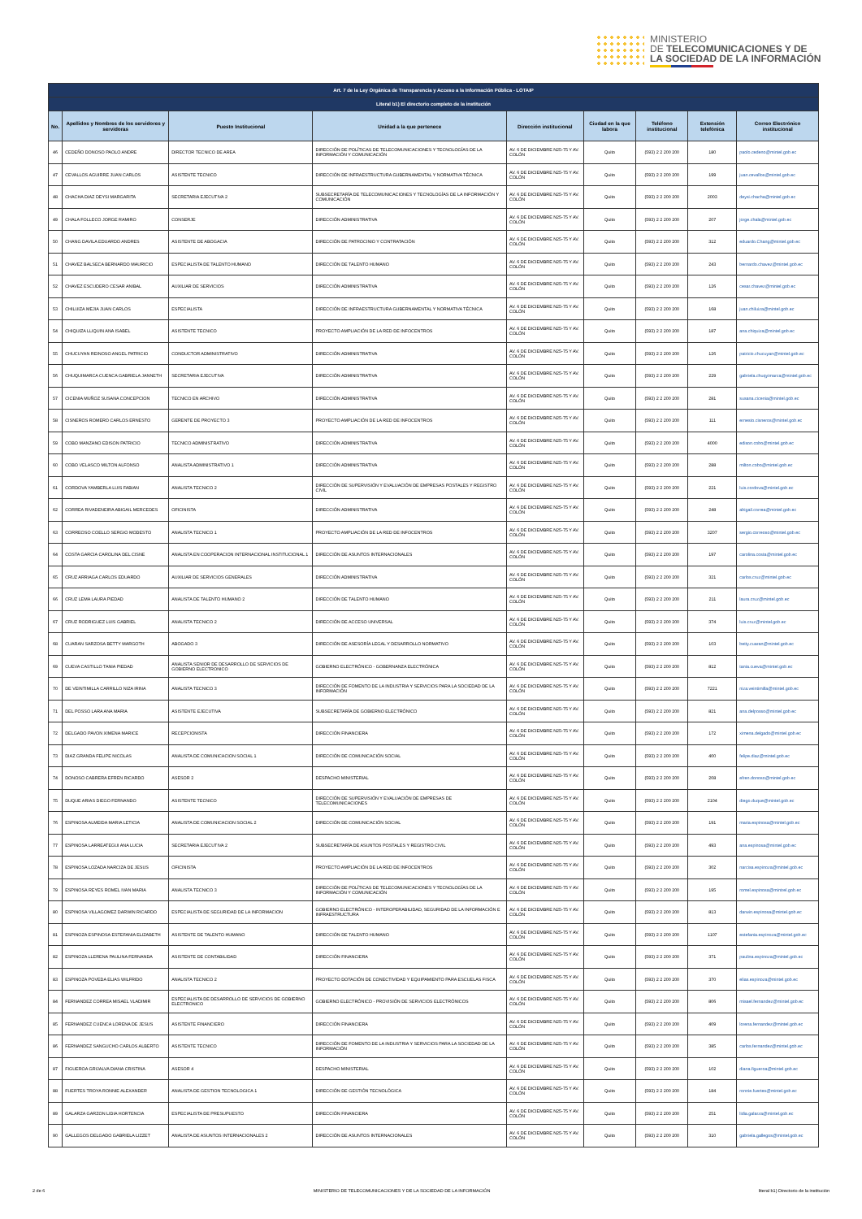MINISTERIO
DE TELECOMUNICACIONES Y DE
LA SOCIEDAD DE LA INFORMACIÓN
| Art. 7 de la Ley Orgánica de Transparencia y Acceso a la Información Pública - LOTAIP | | | | | | | | |
| --- | --- | --- | --- | --- | --- | --- | --- | --- |
| Literal b1) El directorio completo de la institución | | | | | | | | |
| No. | Apellidos y Nombres de los servidores y servidoras | Puesto Institucional | Unidad a la que pertenece | Dirección institucional | Ciudad en la que labora | Teléfono institucional | Extensión telefónica | Correo Electrónico institucional |
| 46 | CEDEÑO DONOSO PAOLO ANDRE | DIRECTOR TECNICO DE AREA | DIRECCIÓN DE POLÍTICAS DE TELECOMUNICACIONES Y TECNOLOGÍAS DE LA INFORMACIÓN Y COMUNICACIÓN | AV. 6 DE DICIEMBRE N25-75 Y AV. COLÓN | Quito | (593) 2 2 200 200 | 180 | paolo.cedeno@mintel.gob.ec |
| 47 | CEVALLOS AGUIRRE JUAN CARLOS | ASISTENTE TECNICO | DIRECCIÓN DE INFRAESTRUCTURA GUBERNAMENTAL Y NORMATIVA TÉCNICA | AV. 6 DE DICIEMBRE N25-75 Y AV. COLÓN | Quito | (593) 2 2 200 200 | 199 | juan.cevallos@mintel.gob.ec |
| 48 | CHACHA DIAZ DEYSI MARGARITA | SECRETARIA EJECUTIVA 2 | SUBSECRETARÍA DE TELECOMUNICACIONES Y TECNOLOGÍAS DE LA INFORMACIÓN Y COMUNICACIÓN | AV. 6 DE DICIEMBRE N25-75 Y AV. COLÓN | Quito | (593) 2 2 200 200 | 2003 | deysi.chacha@mintel.gob.ec |
| 49 | CHALA FOLLECO JORGE RAMIRO | CONSERJE | DIRECCIÓN ADMINISTRATIVA | AV. 6 DE DICIEMBRE N25-75 Y AV. COLÓN | Quito | (593) 2 2 200 200 | 207 | jorge.chala@mintel.gob.ec |
| 50 | CHANG DAVILA EDUARDO ANDRES | ASISTENTE DE ABOGACIA | DIRECCIÓN DE PATROCINIO Y CONTRATACIÓN | AV. 6 DE DICIEMBRE N25-75 Y AV. COLÓN | Quito | (593) 2 2 200 200 | 312 | eduardo.Chang@mintel.gob.ec |
| 51 | CHAVEZ BALSECA BERNARDO MAURICIO | ESPECIALISTA DE TALENTO HUMANO | DIRECCIÓN DE TALENTO HUMANO | AV. 6 DE DICIEMBRE N25-75 Y AV. COLÓN | Quito | (593) 2 2 200 200 | 243 | bernardo.chavez@mintel.gob.ec |
| 52 | CHAVEZ ESCUDERO CESAR ANIBAL | AUXILIAR DE SERVICIOS | DIRECCIÓN ADMINISTRATIVA | AV. 6 DE DICIEMBRE N25-75 Y AV. COLÓN | Quito | (593) 2 2 200 200 | 126 | cesar.chavez@mintel.gob.ec |
| 53 | CHILUIZA MEJIA JUAN CARLOS | ESPECIALISTA | DIRECCIÓN DE INFRAESTRUCTURA GUBERNAMENTAL Y NORMATIVA TÉCNICA | AV. 6 DE DICIEMBRE N25-75 Y AV. COLÓN | Quito | (593) 2 2 200 200 | 168 | juan.chiluiza@mintel.gob.ec |
| 54 | CHIQUIZA LLIQUIN ANA ISABEL | ASISTENTE TECNICO | PROYECTO AMPLIACIÓN DE LA RED DE INFOCENTROS | AV. 6 DE DICIEMBRE N25-75 Y AV. COLÓN | Quito | (593) 2 2 200 200 | 187 | ana.chiquiza@mintel.gob.ec |
| 55 | CHUCUYAN REINOSO ANGEL PATRICIO | CONDUCTOR ADMINISTRATIVO | DIRECCIÓN ADMINISTRATIVA | AV. 6 DE DICIEMBRE N25-75 Y AV. COLÓN | Quito | (593) 2 2 200 200 | 126 | patricio.chucuyan@mintel.gob.ec |
| 56 | CHUQUIMARCA CUENCA GABRIELA JANNETH | SECRETARIA EJECUTIVA | DIRECCIÓN ADMINISTRATIVA | AV. 6 DE DICIEMBRE N25-75 Y AV. COLÓN | Quito | (593) 2 2 200 200 | 229 | gabriela.chuqyimarca@mintel.gob.ec |
| 57 | CICENIA MUÑOZ SUSANA CONCEPCION | TECNICO EN ARCHIVO | DIRECCIÓN ADMINISTRATIVA | AV. 6 DE DICIEMBRE N25-75 Y AV. COLÓN | Quito | (593) 2 2 200 200 | 281 | susana.cicenia@mintel.gob.ec |
| 58 | CISNEROS ROMERO CARLOS ERNESTO | GERENTE DE PROYECTO 3 | PROYECTO AMPLIACIÓN DE LA RED DE INFOCENTROS | AV. 6 DE DICIEMBRE N25-75 Y AV. COLÓN | Quito | (593) 2 2 200 200 | 111 | ernesto.cisneros@mintel.gob.ec |
| 59 | COBO MANZANO EDISON PATRICIO | TECNICO ADMINISTRATIVO | DIRECCIÓN ADMINISTRATIVA | AV. 6 DE DICIEMBRE N25-75 Y AV. COLÓN | Quito | (593) 2 2 200 200 | 4000 | edison.cobo@mintel.gob.ec |
| 60 | COBO VELASCO MILTON ALFONSO | ANALISTA ADMINISTRATIVO 1 | DIRECCIÓN ADMINISTRATIVA | AV. 6 DE DICIEMBRE N25-75 Y AV. COLÓN | Quito | (593) 2 2 200 200 | 288 | milton.cobo@mintel.gob.ec |
| 61 | CORDOVA YAMBERLA LUIS FABIAN | ANALISTA TECNICO 2 | DIRECCIÓN DE SUPERVISIÓN Y EVALUACIÓN DE EMPRESAS POSTALES Y REGISTRO CIVIL | AV. 6 DE DICIEMBRE N25-75 Y AV. COLÓN | Quito | (593) 2 2 200 200 | 221 | luis.cordova@mintel.gob.ec |
| 62 | CORREA RIVADENEIRA ABIGAIL MERCEDES | OFICINISTA | DIRECCIÓN ADMINISTRATIVA | AV. 6 DE DICIEMBRE N25-75 Y AV. COLÓN | Quito | (593) 2 2 200 200 | 248 | abigail.correa@mintel.gob.ec |
| 63 | CORREOSO COELLO SERGIO MODESTO | ANALISTA TECNICO 1 | PROYECTO AMPLIACIÓN DE LA RED DE INFOCENTROS | AV. 6 DE DICIEMBRE N25-75 Y AV. COLÓN | Quito | (593) 2 2 200 200 | 3207 | sergio.correoso@mintel.gob.ec |
| 64 | COSTA GARCIA CAROLINA DEL CISNE | ANALISTA EN COOPERACION INTERNACIONAL INSTITUCIONAL 1 | DIRECCIÓN DE ASUNTOS INTERNACIONALES | AV. 6 DE DICIEMBRE N25-75 Y AV. COLÓN | Quito | (593) 2 2 200 200 | 197 | carolina.costa@mintel.gob.ec |
| 65 | CRUZ ARRIAGA CARLOS EDUARDO | AUXILIAR DE SERVICIOS GENERALES | DIRECCIÓN ADMINISTRATIVA | AV. 6 DE DICIEMBRE N25-75 Y AV. COLÓN | Quito | (593) 2 2 200 200 | 321 | carlos.cruz@mintel.gob.ec |
| 66 | CRUZ LEMA LAURA PIEDAD | ANALISTA DE TALENTO HUMANO 2 | DIRECCIÓN DE TALENTO HUMANO | AV. 6 DE DICIEMBRE N25-75 Y AV. COLÓN | Quito | (593) 2 2 200 200 | 211 | laura.cruz@mintel.gob.ec |
| 67 | CRUZ RODRIGUEZ LUIS GABRIEL | ANALISTA TECNICO 2 | DIRECCIÓN DE ACCESO UNIVERSAL | AV. 6 DE DICIEMBRE N25-75 Y AV. COLÓN | Quito | (593) 2 2 200 200 | 374 | luis.cruz@mintel.gob.ec |
| 68 | CUARAN SARZOSA BETTY MARGOTH | ABOGADO 3 | DIRECCIÓN DE ASESORÍA LEGAL Y DESARROLLO NORMATIVO | AV. 6 DE DICIEMBRE N25-75 Y AV. COLÓN | Quito | (593) 2 2 200 200 | 103 | betty.cuaran@mintel.gob.ec |
| 69 | CUEVA CASTILLO TANIA PIEDAD | ANALISTA SENIOR DE DESARROLLO DE SERVICIOS DE GOBIERNO ELECTRONICO | GOBIERNO ELECTRÓNICO - GOBERNANZA ELECTRÓNICA | AV. 6 DE DICIEMBRE N25-75 Y AV. COLÓN | Quito | (593) 2 2 200 200 | 812 | tania.cueva@mintel.gob.ec |
| 70 | DE VEINTIMILLA CARRILLO NIZA IRINA | ANALISTA TECNICO 3 | DIRECCIÓN DE FOMENTO DE LA INDUSTRIA Y SERVICIOS PARA LA SOCIEDAD DE LA INFORMACIÓN | AV. 6 DE DICIEMBRE N25-75 Y AV. COLÓN | Quito | (593) 2 2 200 200 | 7221 | niza.veintimilla@mintel.gob.ec |
| 71 | DEL POSSO LARA ANA MARIA | ASISTENTE EJECUTIVA | SUBSECRETARÍA DE GOBIERNO ELECTRÓNICO | AV. 6 DE DICIEMBRE N25-75 Y AV. COLÓN | Quito | (593) 2 2 200 200 | 821 | ana.delposso@mintel.gob.ec |
| 72 | DELGADO PAVON XIMENA MARICE | RECEPCIONISTA | DIRECCIÓN FINANCIERA | AV. 6 DE DICIEMBRE N25-75 Y AV. COLÓN | Quito | (593) 2 2 200 200 | 172 | ximena.delgado@mintel.gob.ec |
| 73 | DIAZ GRANDA FELIPE NICOLAS | ANALISTA DE COMUNICACION SOCIAL 1 | DIRECCIÓN DE COMUNICACIÓN SOCIAL | AV. 6 DE DICIEMBRE N25-75 Y AV. COLÓN | Quito | (593) 2 2 200 200 | 400 | felipe.diaz@mintel.gob.ec |
| 74 | DONOSO CABRERA EFREN RICARDO | ASESOR 2 | DESPACHO MINISTERIAL | AV. 6 DE DICIEMBRE N25-75 Y AV. COLÓN | Quito | (593) 2 2 200 200 | 208 | efren.donoso@mintel.gob.ec |
| 75 | DUQUE ARIAS DIEGO FERNANDO | ASISTENTE TECNICO | DIRECCIÓN DE SUPERVISIÓN Y EVALUACIÓN DE EMPRESAS DE TELECOMUNICACIONES | AV. 6 DE DICIEMBRE N25-75 Y AV. COLÓN | Quito | (593) 2 2 200 200 | 2104 | diego.duque@mintel.gob.ec |
| 76 | ESPINOSA ALMEIDA MARIA LETICIA | ANALISTA DE COMUNICACION SOCIAL 2 | DIRECCIÓN DE COMUNICACIÓN SOCIAL | AV. 6 DE DICIEMBRE N25-75 Y AV. COLÓN | Quito | (593) 2 2 200 200 | 191 | maria.espinosa@mintel.gob.ec |
| 77 | ESPINOSA LARREATEGUI ANA LUCIA | SECRETARIA EJECUTIVA 2 | SUBSECRETARÍA DE ASUNTOS POSTALES Y REGISTRO CIVIL | AV. 6 DE DICIEMBRE N25-75 Y AV. COLÓN | Quito | (593) 2 2 200 200 | 493 | ana.espinosa@mintel.gob.ec |
| 78 | ESPINOSA LOZADA NARCIZA DE JESUS | OFICINISTA | PROYECTO AMPLIACIÓN DE LA RED DE INFOCENTROS | AV. 6 DE DICIEMBRE N25-75 Y AV. COLÓN | Quito | (593) 2 2 200 200 | 302 | narcisa.espinoza@mintel.gob.ec |
| 79 | ESPINOSA REYES ROMEL IVAN MARIA | ANALISTA TECNICO 3 | DIRECCIÓN DE POLÍTICAS DE TELECOMUNICACIONES Y TECNOLOGÍAS DE LA INFORMACIÓN Y COMUNICACIÓN | AV. 6 DE DICIEMBRE N25-75 Y AV. COLÓN | Quito | (593) 2 2 200 200 | 195 | romel.espinosa@mintrel.gob.ec |
| 80 | ESPINOSA VILLAGOMEZ DARWIN RICARDO | ESPECIALISTA DE SEGURIDAD DE LA INFORMACION | GOBIERNO ELECTRÓNICO - INTEROPERABILIDAD, SEGURIDAD DE LA INFORMACIÓN E INFRAESTRUCTURA | AV. 6 DE DICIEMBRE N25-75 Y AV. COLÓN | Quito | (593) 2 2 200 200 | 813 | darwin.espinosa@mintel.gob.ec |
| 81 | ESPINOZA ESPINOSA ESTEFANIA ELIZABETH | ASISTENTE DE TALENTO HUMANO | DIRECCIÓN DE TALENTO HUMANO | AV. 6 DE DICIEMBRE N25-75 Y AV. COLÓN | Quito | (593) 2 2 200 200 | 1107 | estefania.espinoza@mintel.gob.ec |
| 82 | ESPINOZA LLERENA PAULINA FERNANDA | ASISTENTE DE CONTABILIDAD | DIRECCIÓN FINANCIERA | AV. 6 DE DICIEMBRE N25-75 Y AV. COLÓN | Quito | (593) 2 2 200 200 | 371 | paulina.espinoza@mintel.gob.ec |
| 83 | ESPINOZA POVEDA ELIAS WILFRIDO | ANALISTA TECNICO 2 | PROYECTO DOTACIÓN DE CONECTIVIDAD Y EQUIPAMIENTO PARA ESCUELAS FISCA | AV. 6 DE DICIEMBRE N25-75 Y AV. COLÓN | Quito | (593) 2 2 200 200 | 370 | elias.espinoza@mintel.gob.ec |
| 84 | FERNANDEZ CORREA MISAEL VLADIMIR | ESPECIALISTA DE DESARROLLO DE SERVICIOS DE GOBIERNO ELECTRONICO | GOBIERNO ELECTRÓNICO - PROVISIÓN DE SERVICIOS ELECTRÓNICOS | AV. 6 DE DICIEMBRE N25-75 Y AV. COLÓN | Quito | (593) 2 2 200 200 | 806 | misael.fernandez@mintel.gob.ec |
| 85 | FERNANDEZ CUENCA LORENA DE JESUS | ASISTENTE FINANCIERO | DIRECCIÓN FINANCIERA | AV. 6 DE DICIEMBRE N25-75 Y AV. COLÓN | Quito | (593) 2 2 200 200 | 409 | lorena.fernandez@mintel.gob.ec |
| 86 | FERNANDEZ SANGUCHO CARLOS ALBERTO | ASISTENTE TECNICO | DIRECCIÓN DE FOMENTO DE LA INDUSTRIA Y SERVICIOS PARA LA SOCIEDAD DE LA INFORMACIÓN | AV. 6 DE DICIEMBRE N25-75 Y AV. COLÓN | Quito | (593) 2 2 200 200 | 385 | carlos.fernandez@mintel.gob.ec |
| 87 | FIGUEROA GRIJALVA DIANA CRISTINA | ASESOR 4 | DESPACHO MINISTERIAL | AV. 6 DE DICIEMBRE N25-75 Y AV. COLÓN | Quito | (593) 2 2 200 200 | 102 | diana.figueroa@mintel.gob.ec |
| 88 | FUERTES TROYA RONNIE ALEXANDER | ANALISTA DE GESTION TECNOLOGICA 1 | DIRECCIÓN DE GESTIÓN TECNOLÓGICA | AV. 6 DE DICIEMBRE N25-75 Y AV. COLÓN | Quito | (593) 2 2 200 200 | 184 | ronnie.fuertes@mintel.gob.ec |
| 89 | GALARZA GARZON LIDIA HORTENCIA | ESPECIALISTA DE PRESUPUESTO | DIRECCIÓN FINANCIERA | AV. 6 DE DICIEMBRE N25-75 Y AV. COLÓN | Quito | (593) 2 2 200 200 | 251 | lidia.galarza@mintel.gob.ec |
| 90 | GALLEGOS DELGADO GABRIELA LIZZET | ANALISTA DE ASUNTOS INTERNACIONALES 2 | DIRECCIÓN DE ASUNTOS INTERNACIONALES | AV. 6 DE DICIEMBRE N25-75 Y AV. COLÓN | Quito | (593) 2 2 200 200 | 310 | gabriela.gallegos@mintel.gob.ec |
2 de 6 MINISTERIO DE TELECOMUNICACIONES Y DE LA SOCIEDAD DE LA INFORMACIÓN literal b1) Directorio de la institución